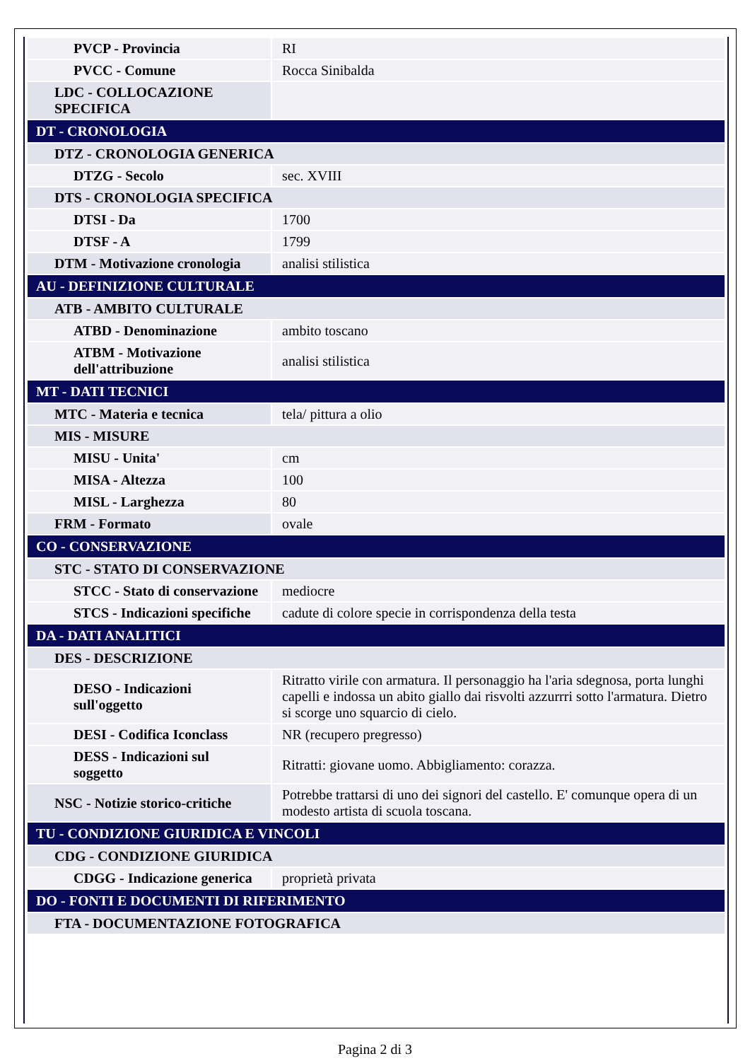| PVCP - Provincia | RI |
| PVCC - Comune | Rocca Sinibalda |
| LDC - COLLOCAZIONE SPECIFICA | |
| DT - CRONOLOGIA | |
| DTZ - CRONOLOGIA GENERICA | |
| DTZG - Secolo | sec. XVIII |
| DTS - CRONOLOGIA SPECIFICA | |
| DTSI - Da | 1700 |
| DTSF - A | 1799 |
| DTM - Motivazione cronologia | analisi stilistica |
| AU - DEFINIZIONE CULTURALE | |
| ATB - AMBITO CULTURALE | |
| ATBD - Denominazione | ambito toscano |
| ATBM - Motivazione dell'attribuzione | analisi stilistica |
| MT - DATI TECNICI | |
| MTC - Materia e tecnica | tela/ pittura a olio |
| MIS - MISURE | |
| MISU - Unita' | cm |
| MISA - Altezza | 100 |
| MISL - Larghezza | 80 |
| FRM - Formato | ovale |
| CO - CONSERVAZIONE | |
| STC - STATO DI CONSERVAZIONE | |
| STCC - Stato di conservazione | mediocre |
| STCS - Indicazioni specifiche | cadute di colore specie in corrispondenza della testa |
| DA - DATI ANALITICI | |
| DES - DESCRIZIONE | |
| DESO - Indicazioni sull'oggetto | Ritratto virile con armatura. Il personaggio ha l'aria sdegnosa, porta lunghi capelli e indossa un abito giallo dai risvolti azzurrri sotto l'armatura. Dietro si scorge uno squarcio di cielo. |
| DESI - Codifica Iconclass | NR (recupero pregresso) |
| DESS - Indicazioni sul soggetto | Ritratti: giovane uomo. Abbigliamento: corazza. |
| NSC - Notizie storico-critiche | Potrebbe trattarsi di uno dei signori del castello. E' comunque opera di un modesto artista di scuola toscana. |
| TU - CONDIZIONE GIURIDICA E VINCOLI | |
| CDG - CONDIZIONE GIURIDICA | |
| CDGG - Indicazione generica | proprietà privata |
| DO - FONTI E DOCUMENTI DI RIFERIMENTO | |
| FTA - DOCUMENTAZIONE FOTOGRAFICA | |
Pagina 2 di 3